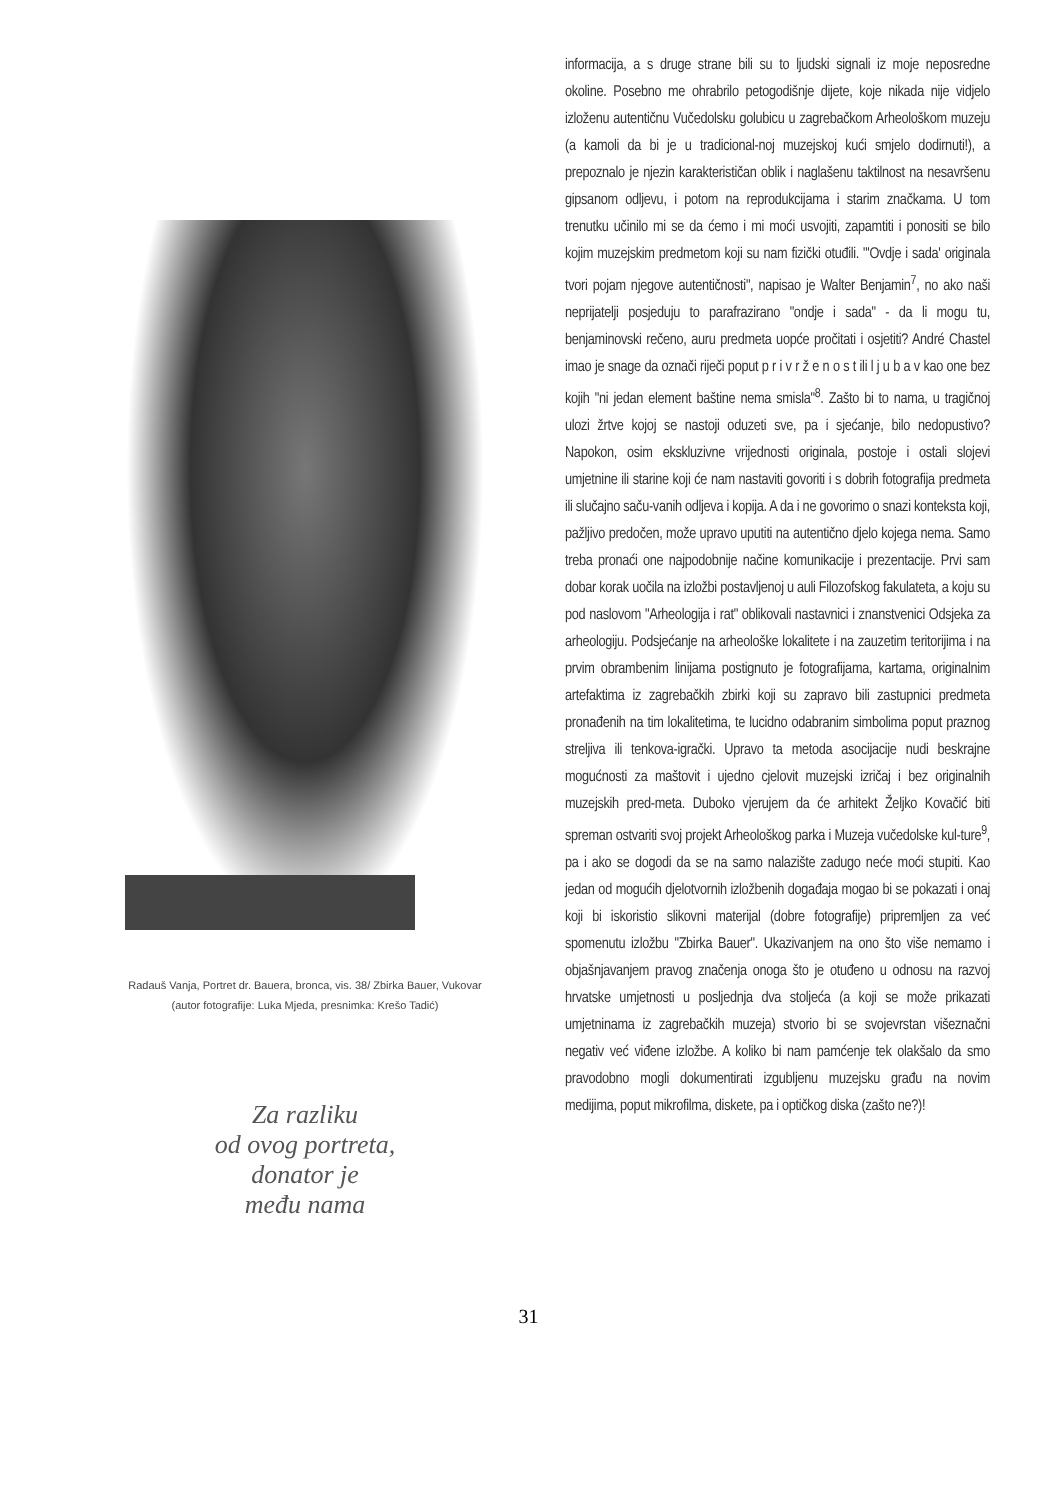Radauš Vanja, Portret dr. Bauera, bronca, vis. 38/ Zbirka Bauer, Vukovar
(autor fotografije: Luka Mjeda, presnimka: Krešo Tadić)
Za razliku
od ovog portreta,
donator je
među nama
informacija, a s druge strane bili su to ljudski signali iz moje neposredne okoline. Posebno me ohrabrilo petogodišnje dijete, koje nikada nije vidjelo izloženu autentičnu Vučedolsku golubicu u zagrebačkom Arheološkom muzeju (a kamoli da bi je u tradicional-noj muzejskoj kući smjelo dodirnuti!), a prepoznalo je njezin karakterističan oblik i naglašenu taktilnost na nesavršenu gipsanom odljevu, i potom na reprodukcijama i starim značkama. U tom trenutku učinilo mi se da ćemo i mi moći usvojiti, zapamtiti i ponositi se bilo kojim muzejskim predmetom koji su nam fizički otuđili. "'Ovdje i sada' originala tvori pojam njegove autentičnosti", napisao je Walter Benjamin<sup>7</sup>, no ako naši neprijatelji posjeduju to parafrazirano "ondje i sada" - da li mogu tu, benjaminovski rečeno, auru predmeta uopće pročitati i osjetiti? André Chastel imao je snage da označi riječi poput p r i v r ž e n o s t ili l j u b a v kao one bez kojih "ni jedan element baštine nema smisla"<sup>8</sup>. Zašto bi to nama, u tragičnoj ulozi žrtve kojoj se nastoji oduzeti sve, pa i sjećanje, bilo nedopustivo? Napokon, osim ekskluzivne vrijednosti originala, postoje i ostali slojevi umjetnine ili starine koji će nam nastaviti govoriti i s dobrih fotografija predmeta ili slučajno saču-vanih odljeva i kopija. A da i ne govorimo o snazi konteksta koji, pažljivo predočen, može upravo uputiti na autentično djelo kojega nema. Samo treba pronaći one najpodobnije načine komunikacije i prezentacije. Prvi sam dobar korak uočila na izložbi postavljenoj u auli Filozofskog fakulateta, a koju su pod naslovom "Arheologija i rat" oblikovali nastavnici i znanstvenici Odsjeka za arheologiju. Podsjećanje na arheološke lokalitete i na zauzetim teritorijima i na prvim obrambenim linijama postignuto je fotografijama, kartama, originalnim artefaktima iz zagrebačkih zbirki koji su zapravo bili zastupnici predmeta pronađenih na tim lokalitetima, te lucidno odabranim simbolima poput praznog streljiva ili tenkova-igrački. Upravo ta metoda asocijacije nudi beskrajne mogućnosti za maštovit i ujedno cjelovit muzejski izričaj i bez originalnih muzejskih pred-meta. Duboko vjerujem da će arhitekt Željko Kovačić biti spreman ostvariti svoj projekt Arheološkog parka i Muzeja vučedolske kul-ture<sup>9</sup>, pa i ako se dogodi da se na samo nalazište zadugo neće moći stupiti. Kao jedan od mogućih djelotvornih izložbenih događaja mogao bi se pokazati i onaj koji bi iskoristio slikovni materijal (dobre fotografije) pripremljen za već spomenutu izložbu "Zbirka Bauer". Ukazivanjem na ono što više nemamo i objašnjavanjem pravog značenja onoga što je otuđeno u odnosu na razvoj hrvatske umjetnosti u posljednja dva stoljeća (a koji se može prikazati umjetninama iz zagrebačkih muzeja) stvorio bi se svojevrstan višeznačni negativ već viđene izložbe. A koliko bi nam pamćenje tek olakšalo da smo pravodobno mogli dokumentirati izgubljenu muzejsku građu na novim medijima, poput mikrofilma, diskete, pa i optičkog diska (zašto ne?)!
31